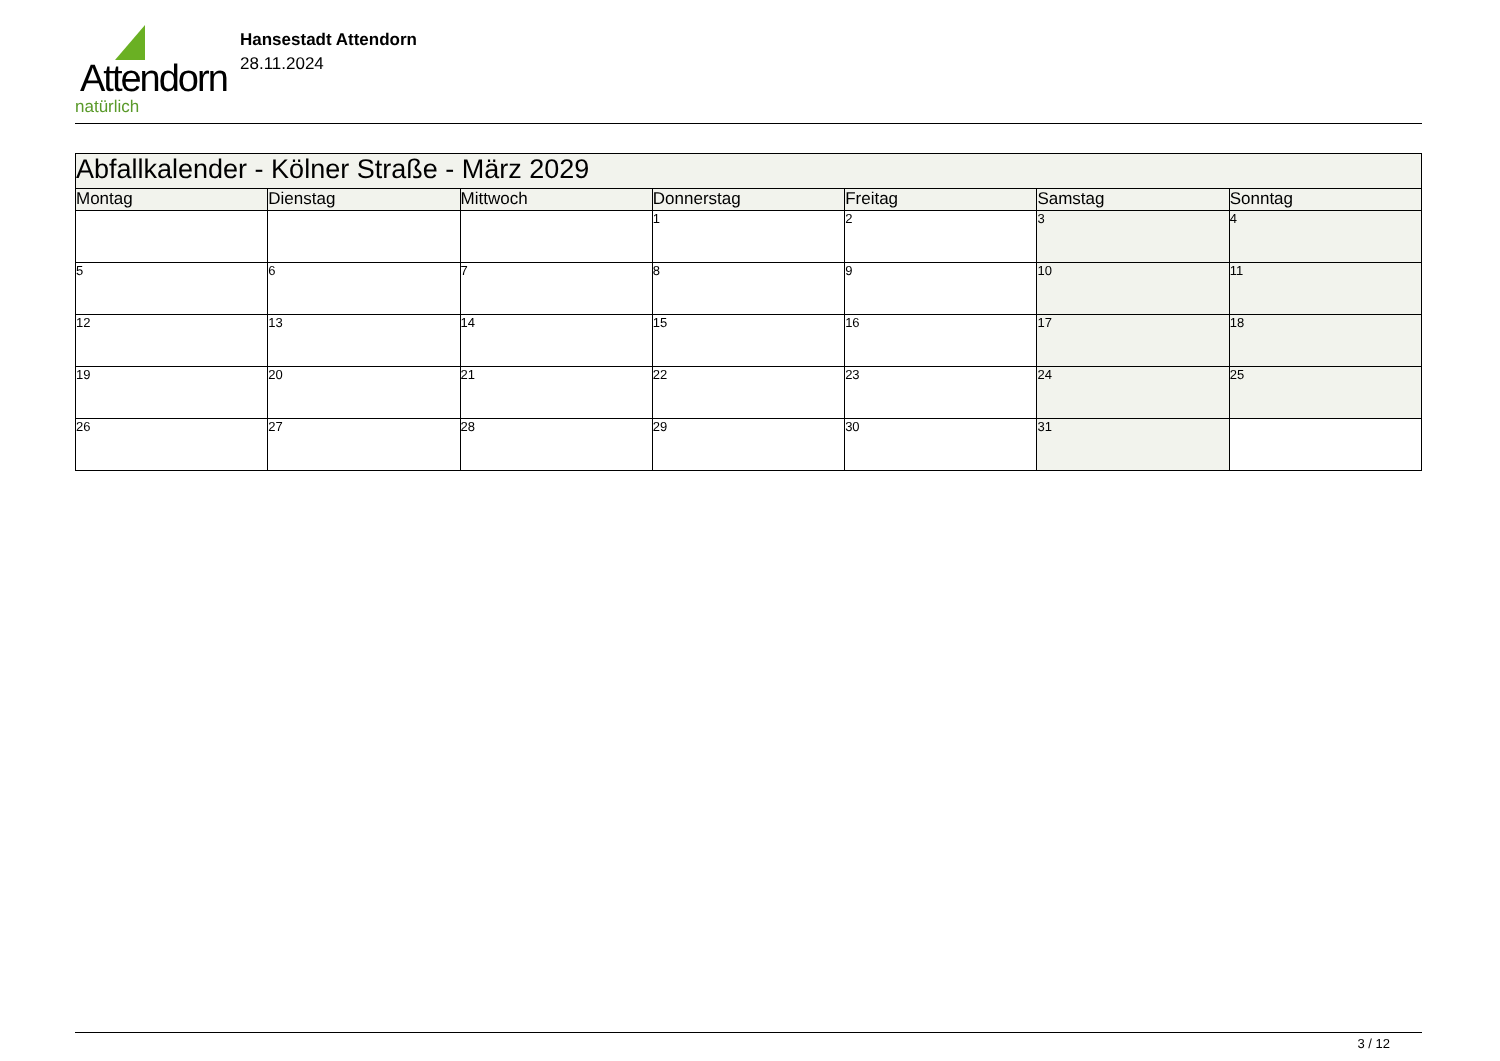Attendorn
natürlich
Hansestadt Attendorn
28.11.2024
| Abfallkalender - Kölner Straße - März 2029 | | | | | | |
| Montag | Dienstag | Mittwoch | Donnerstag | Freitag | Samstag | Sonntag |
| | | | 1 | 2 | 3 | 4 |
| 5 | 6 | 7 | 8 | 9 | 10 | 11 |
| 12 | 13 | 14 | 15 | 16 | 17 | 18 |
| 19 | 20 | 21 | 22 | 23 | 24 | 25 |
| 26 | 27 | 28 | 29 | 30 | 31 | |
3 / 12